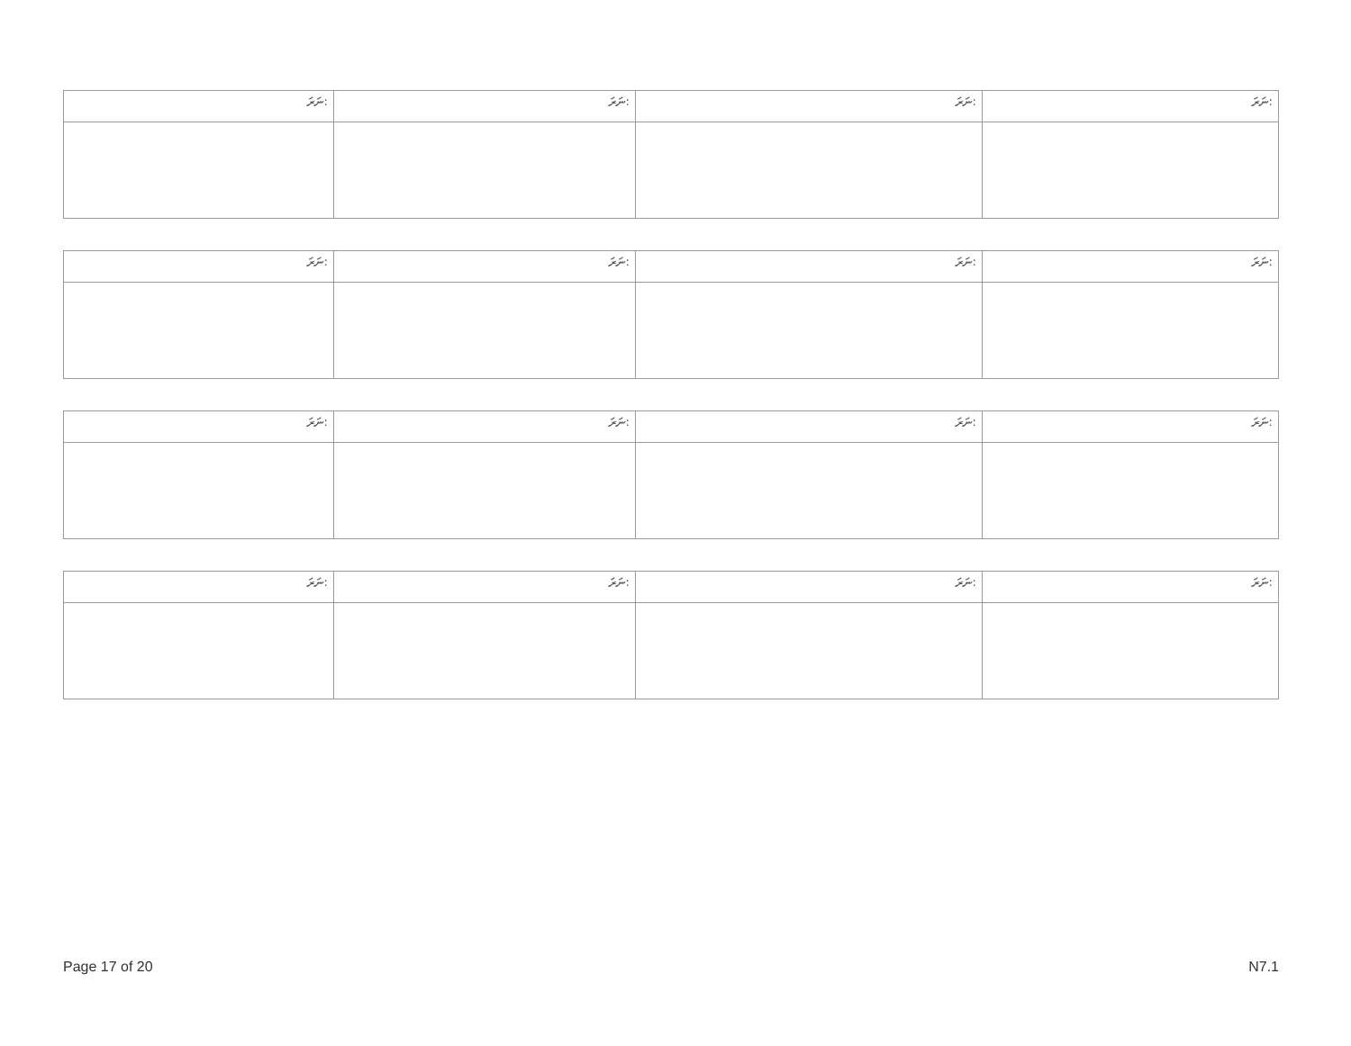| ނަރަ: | ނަރަ: | ނަރަ: | ނަރަ: |
| --- | --- | --- | --- |
| ނަރަ: | ނަރަ: | ނަރަ: | ނަރަ: |
| --- | --- | --- | --- |
| ނަރަ: | ނަރަ: | ނަރަ: | ނަރަ: |
| --- | --- | --- | --- |
| ނަރަ: | ނަރަ: | ނަރަ: | ނަރަ: |
| --- | --- | --- | --- |
Page 17 of 20 N7.1